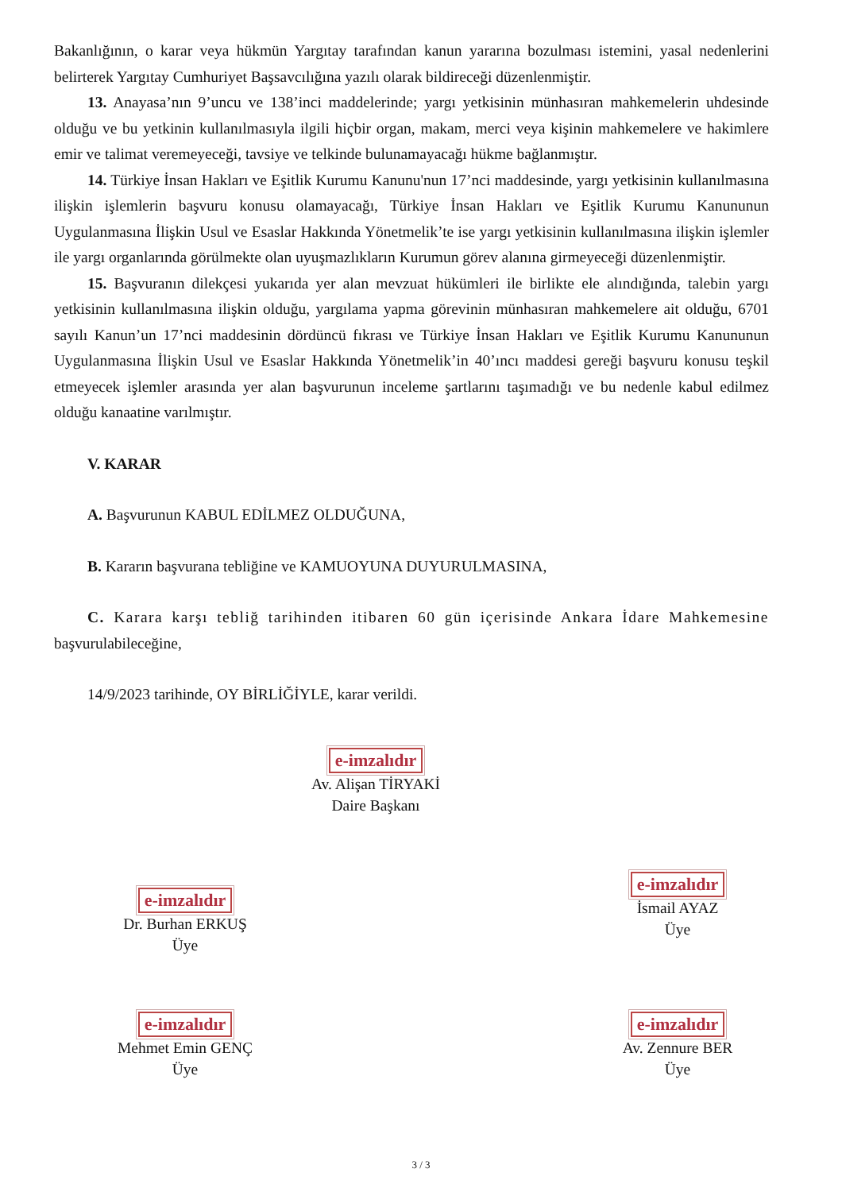Bakanlığının, o karar veya hükmün Yargıtay tarafından kanun yararına bozulması istemini, yasal nedenlerini belirterek Yargıtay Cumhuriyet Başsavcılığına yazılı olarak bildireceği düzenlenmiştir.
13. Anayasa’nın 9’uncu ve 138’inci maddelerinde; yargı yetkisinin münhasıran mahkemelerin uhdesinde olduğu ve bu yetkinin kullanılmasıyla ilgili hiçbir organ, makam, merci veya kişinin mahkemelere ve hakimlere emir ve talimat veremeyeceği, tavsiye ve telkinde bulunamayacağı hükme bağlanmıştır.
14. Türkiye İnsan Hakları ve Eşitlik Kurumu Kanunu'nun 17’nci maddesinde, yargı yetkisinin kullanılmasına ilişkin işlemlerin başvuru konusu olamayacağı, Türkiye İnsan Hakları ve Eşitlik Kurumu Kanununun Uygulanmasına İlişkin Usul ve Esaslar Hakkında Yönetmelik’te ise yargı yetkisinin kullanılmasına ilişkin işlemler ile yargı organlarında görülmekte olan uyuşmazlıkların Kurumun görev alanına girmeyeceği düzenlenmiştir.
15. Başvuranın dilekçesi yukarıda yer alan mevzuat hükümleri ile birlikte ele alındığında, talebin yargı yetkisinin kullanılmasına ilişkin olduğu, yargılama yapma görevinin münhasıran mahkemelere ait olduğu, 6701 sayılı Kanun’un 17’nci maddesinin dördüncü fıkrası ve Türkiye İnsan Hakları ve Eşitlik Kurumu Kanununun Uygulanmasına İlişkin Usul ve Esaslar Hakkında Yönetmelik’in 40’ıncı maddesi gereği başvuru konusu teşkil etmeyecek işlemler arasında yer alan başvurunun inceleme şartlarını taşımadığı ve bu nedenle kabul edilmez olduğu kanaatine varılmıştır.
V. KARAR
A. Başvurunun KABUL EDİLMEZ OLDUĞUNA,
B. Kararın başvurana tebliğine ve KAMUOYUNA DUYURULMASINA,
C. Karara karşı tebliğ tarihinden itibaren 60 gün içerisinde Ankara İdare Mahkemesine başvurulabileceğine,
14/9/2023 tarihinde, OY BİRLİĞİYLE, karar verildi.
e-imzalıdır
Av. Alişan TİRYAKİ
Daire Başkanı
e-imzalıdır
Dr. Burhan ERKUŞ
Üye
e-imzalıdır
İsmail AYAZ
Üye
e-imzalıdır
Mehmet Emin GENÇ
Üye
e-imzalıdır
Av. Zennure BER
Üye
3 / 3